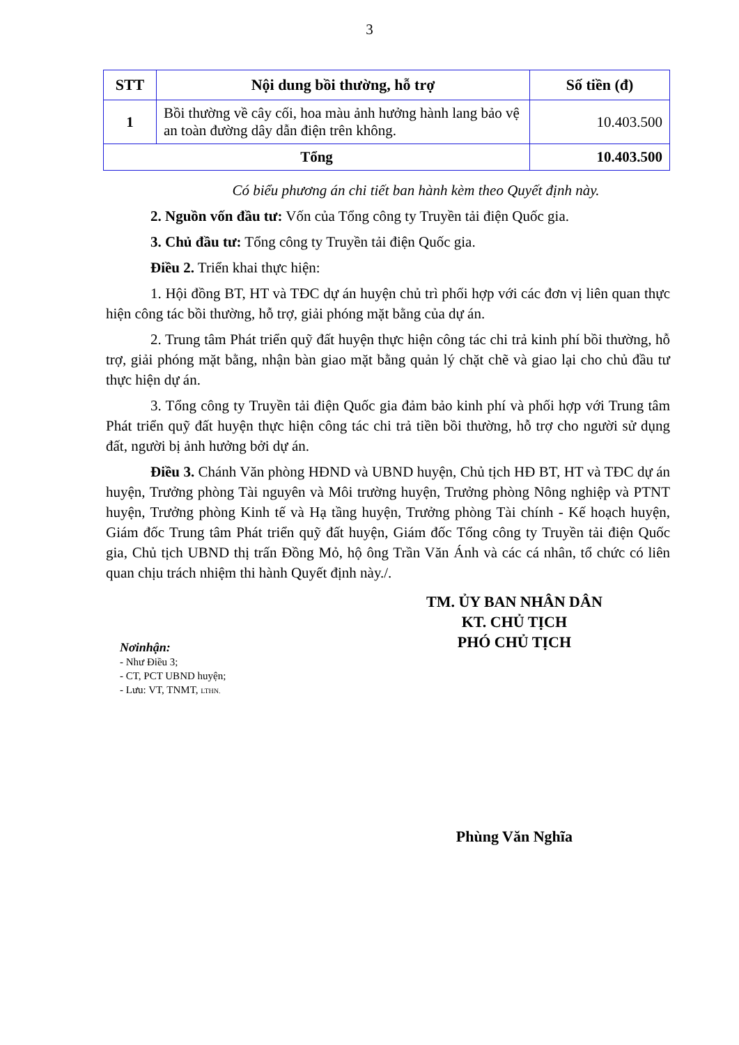3
| STT | Nội dung bồi thường, hỗ trợ | Số tiền (đ) |
| --- | --- | --- |
| 1 | Bồi thường về cây cối, hoa màu ảnh hưởng hành lang bảo vệ an toàn đường dây dẫn điện trên không. | 10.403.500 |
| Tổng | | 10.403.500 |
Có biểu phương án chi tiết ban hành kèm theo Quyết định này.
2. Nguồn vốn đầu tư: Vốn của Tổng công ty Truyền tải điện Quốc gia.
3. Chủ đầu tư: Tổng công ty Truyền tải điện Quốc gia.
Điều 2. Triển khai thực hiện:
1. Hội đồng BT, HT và TĐC dự án huyện chủ trì phối hợp với các đơn vị liên quan thực hiện công tác bồi thường, hỗ trợ, giải phóng mặt bằng của dự án.
2. Trung tâm Phát triển quỹ đất huyện thực hiện công tác chi trả kinh phí bồi thường, hỗ trợ, giải phóng mặt bằng, nhận bàn giao mặt bằng quản lý chặt chẽ và giao lại cho chủ đầu tư thực hiện dự án.
3. Tổng công ty Truyền tải điện Quốc gia đảm bảo kinh phí và phối hợp với Trung tâm Phát triển quỹ đất huyện thực hiện công tác chi trả tiền bồi thường, hỗ trợ cho người sử dụng đất, người bị ảnh hưởng bởi dự án.
Điều 3. Chánh Văn phòng HĐND và UBND huyện, Chủ tịch HĐ BT, HT và TĐC dự án huyện, Trưởng phòng Tài nguyên và Môi trường huyện, Trưởng phòng Nông nghiệp và PTNT huyện, Trưởng phòng Kinh tế và Hạ tầng huyện, Trưởng phòng Tài chính - Kế hoạch huyện, Giám đốc Trung tâm Phát triển quỹ đất huyện, Giám đốc Tổng công ty Truyền tải điện Quốc gia, Chủ tịch UBND thị trấn Đồng Mỏ, hộ ông Trần Văn Ánh và các cá nhân, tổ chức có liên quan chịu trách nhiệm thi hành Quyết định này./.
Nơinhận:
- Như Điều 3;
- CT, PCT UBND huyện;
- Lưu: VT, TNMT, LTHN.
TM. ỦY BAN NHÂN DÂN
KT. CHỦ TỊCH
PHÓ CHỦ TỊCH
Phùng Văn Nghĩa